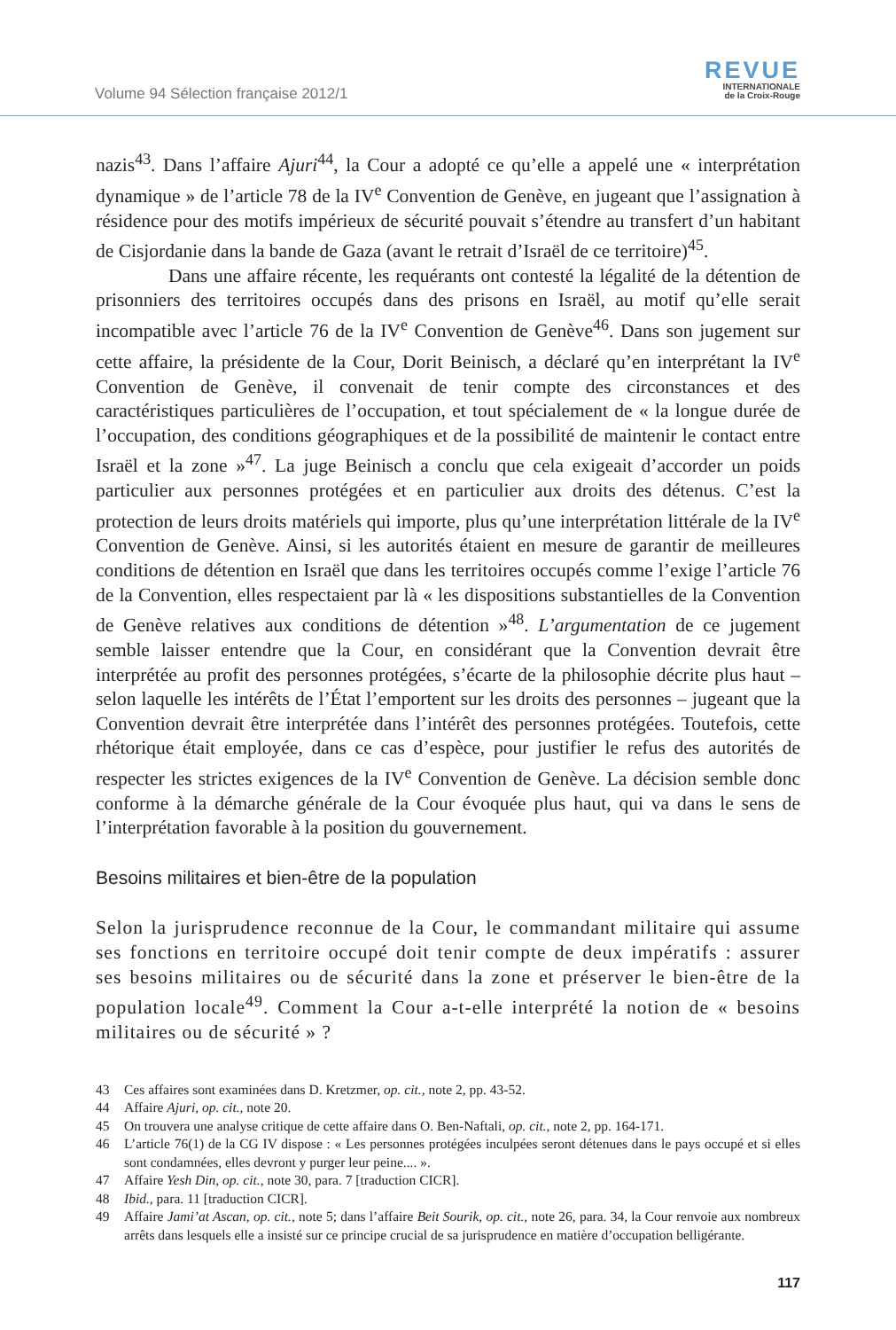Volume 94 Sélection française 2012/1
REVUE
INTERNATIONALE
de la Croix-Rouge
nazis<sup>43</sup>. Dans l’affaire Ajuri<sup>44</sup>, la Cour a adopté ce qu’elle a appelé une « interprétation dynamique » de l’article 78 de la IV<sup>e</sup> Convention de Genève, en jugeant que l’assignation à résidence pour des motifs impérieux de sécurité pouvait s’étendre au transfert d’un habitant de Cisjordanie dans la bande de Gaza (avant le retrait d’Israël de ce territoire)<sup>45</sup>.
Dans une affaire récente, les requérants ont contesté la légalité de la détention de prisonniers des territoires occupés dans des prisons en Israël, au motif qu’elle serait incompatible avec l’article 76 de la IV<sup>e</sup> Convention de Genève<sup>46</sup>. Dans son jugement sur cette affaire, la présidente de la Cour, Dorit Beinisch, a déclaré qu’en interprétant la IV<sup>e</sup> Convention de Genève, il convenait de tenir compte des circonstances et des caractéristiques particulières de l’occupation, et tout spécialement de « la longue durée de l’occupation, des conditions géographiques et de la possibilité de maintenir le contact entre Israël et la zone »<sup>47</sup>. La juge Beinisch a conclu que cela exigeait d’accorder un poids particulier aux personnes protégées et en particulier aux droits des détenus. C’est la protection de leurs droits matériels qui importe, plus qu’une interprétation littérale de la IV<sup>e</sup> Convention de Genève. Ainsi, si les autorités étaient en mesure de garantir de meilleures conditions de détention en Israël que dans les territoires occupés comme l’exige l’article 76 de la Convention, elles respectaient par là « les dispositions substantielles de la Convention de Genève relatives aux conditions de détention »<sup>48</sup>. L’argumentation de ce jugement semble laisser entendre que la Cour, en considérant que la Convention devrait être interprétée au profit des personnes protégées, s’écarte de la philosophie décrite plus haut – selon laquelle les intérêts de l’État l’emportent sur les droits des personnes – jugeant que la Convention devrait être interprétée dans l’intérêt des personnes protégées. Toutefois, cette rhétorique était employée, dans ce cas d’espèce, pour justifier le refus des autorités de respecter les strictes exigences de la IV<sup>e</sup> Convention de Genève. La décision semble donc conforme à la démarche générale de la Cour évoquée plus haut, qui va dans le sens de l’interprétation favorable à la position du gouvernement.
Besoins militaires et bien-être de la population
Selon la jurisprudence reconnue de la Cour, le commandant militaire qui assume ses fonctions en territoire occupé doit tenir compte de deux impératifs : assurer ses besoins militaires ou de sécurité dans la zone et préserver le bien-être de la population locale<sup>49</sup>. Comment la Cour a-t-elle interprété la notion de « besoins militaires ou de sécurité » ?
43 Ces affaires sont examinées dans D. Kretzmer, op. cit., note 2, pp. 43-52.
44 Affaire Ajuri, op. cit., note 20.
45 On trouvera une analyse critique de cette affaire dans O. Ben-Naftali, op. cit., note 2, pp. 164-171.
46 L’article 76(1) de la CG IV dispose : « Les personnes protégées inculpées seront détenues dans le pays occupé et si elles sont condamnées, elles devront y purger leur peine.... ».
47 Affaire Yesh Din, op. cit., note 30, para. 7 [traduction CICR].
48 Ibid., para. 11 [traduction CICR].
49 Affaire Jami’at Ascan, op. cit., note 5; dans l’affaire Beit Sourik, op. cit., note 26, para. 34, la Cour renvoie aux nombreux arrêts dans lesquels elle a insisté sur ce principe crucial de sa jurisprudence en matière d’occupation belligérante.
117